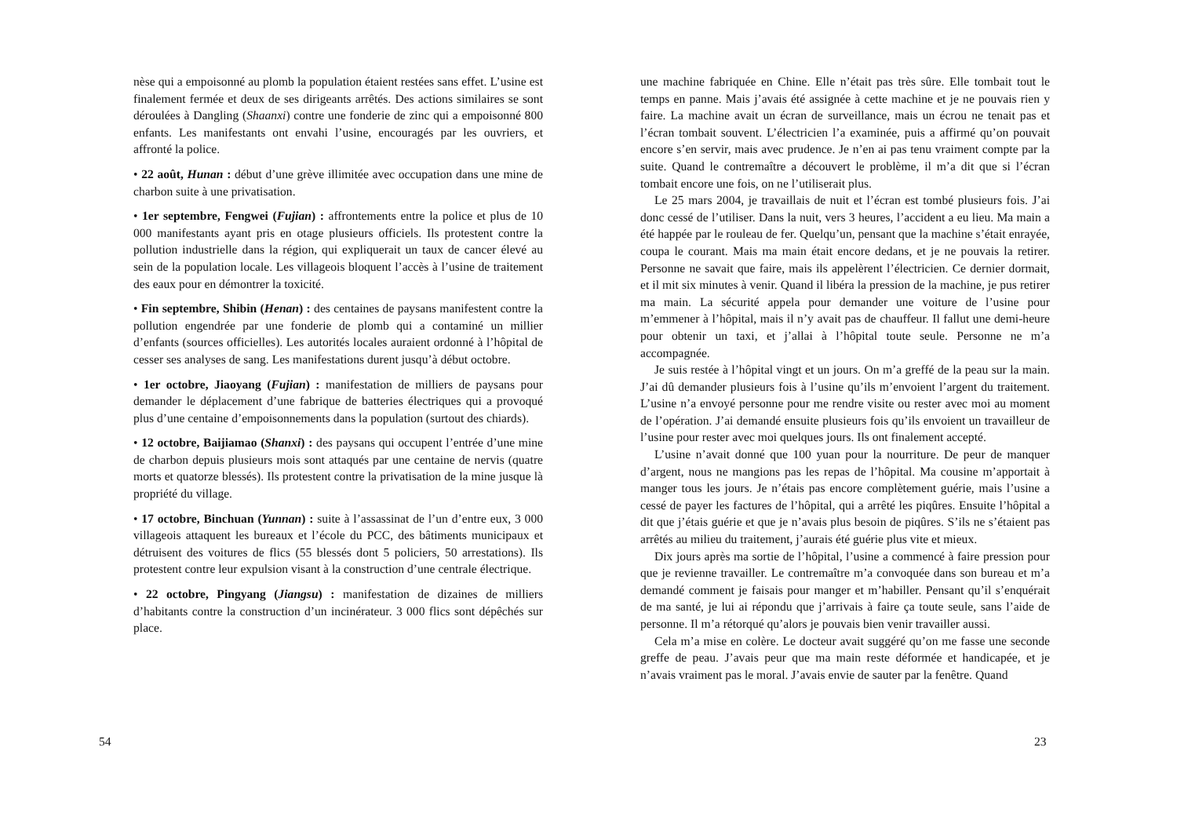nèse qui a empoisonné au plomb la population étaient restées sans effet. L’usine est finalement fermée et deux de ses dirigeants arrêtés. Des actions similaires se sont déroulées à Dangling (Shaanxi) contre une fonderie de zinc qui a empoisonné 800 enfants. Les manifestants ont envahi l’usine, encouragés par les ouvriers, et affronté la police.
• 22 août, Hunan : début d’une grève illimitée avec occupation dans une mine de charbon suite à une privatisation.
• 1er septembre, Fengwei (Fujian) : affrontements entre la police et plus de 10 000 manifestants ayant pris en otage plusieurs officiels. Ils protestent contre la pollution industrielle dans la région, qui expliquerait un taux de cancer élevé au sein de la population locale. Les villageois bloquent l’accès à l’usine de traitement des eaux pour en démontrer la toxicité.
• Fin septembre, Shibin (Henan) : des centaines de paysans manifestent contre la pollution engendrée par une fonderie de plomb qui a contaminé un millier d’enfants (sources officielles). Les autorités locales auraient ordonné à l’hôpital de cesser ses analyses de sang. Les manifestations durent jusqu’à début octobre.
• 1er octobre, Jiaoyang (Fujian) : manifestation de milliers de paysans pour demander le déplacement d’une fabrique de batteries électriques qui a provoqué plus d’une centaine d’empoisonnements dans la population (surtout des chiards).
• 12 octobre, Baijiamao (Shanxi) : des paysans qui occupent l’entrée d’une mine de charbon depuis plusieurs mois sont attaqués par une centaine de nervis (quatre morts et quatorze blessés). Ils protestent contre la privatisation de la mine jusque là propriété du village.
• 17 octobre, Binchuan (Yunnan) : suite à l’assassinat de l’un d’entre eux, 3 000 villageois attaquent les bureaux et l’école du PCC, des bâtiments municipaux et détruisent des voitures de flics (55 blessés dont 5 policiers, 50 arrestations). Ils protestent contre leur expulsion visant à la construction d’une centrale électrique.
• 22 octobre, Pingyang (Jiangsu) : manifestation de dizaines de milliers d’habitants contre la construction d’un incinérateur. 3 000 flics sont dépêchés sur place.
54
une machine fabriquée en Chine. Elle n’était pas très sûre. Elle tombait tout le temps en panne. Mais j’avais été assignée à cette machine et je ne pouvais rien y faire. La machine avait un écran de surveillance, mais un écrou ne tenait pas et l’écran tombait souvent. L’électricien l’a examinée, puis a affirmé qu’on pouvait encore s’en servir, mais avec prudence. Je n’en ai pas tenu vraiment compte par la suite. Quand le contremaître a découvert le problème, il m’a dit que si l’écran tombait encore une fois, on ne l’utiliserait plus.
Le 25 mars 2004, je travaillais de nuit et l’écran est tombé plusieurs fois. J’ai donc cessé de l’utiliser. Dans la nuit, vers 3 heures, l’accident a eu lieu. Ma main a été happée par le rouleau de fer. Quelqu’un, pensant que la machine s’était enrayée, coupa le courant. Mais ma main était encore dedans, et je ne pouvais la retirer. Personne ne savait que faire, mais ils appelèrent l’électricien. Ce dernier dormait, et il mit six minutes à venir. Quand il libéra la pression de la machine, je pus retirer ma main. La sécurité appela pour demander une voiture de l’usine pour m’emmener à l’hôpital, mais il n’y avait pas de chauffeur. Il fallut une demi-heure pour obtenir un taxi, et j’allai à l’hôpital toute seule. Personne ne m’a accompagnée.
Je suis restée à l’hôpital vingt et un jours. On m’a greffé de la peau sur la main. J’ai dû demander plusieurs fois à l’usine qu’ils m’envoient l’argent du traitement. L’usine n’a envoyé personne pour me rendre visite ou rester avec moi au moment de l’opération. J’ai demandé ensuite plusieurs fois qu’ils envoient un travailleur de l’usine pour rester avec moi quelques jours. Ils ont finalement accepté.
L’usine n’avait donné que 100 yuan pour la nourriture. De peur de manquer d’argent, nous ne mangions pas les repas de l’hôpital. Ma cousine m’apportait à manger tous les jours. Je n’étais pas encore complètement guérie, mais l’usine a cessé de payer les factures de l’hôpital, qui a arrêté les piqûres. Ensuite l’hôpital a dit que j’étais guérie et que je n’avais plus besoin de piqûres. S’ils ne s’étaient pas arrêtés au milieu du traitement, j’aurais été guérie plus vite et mieux.
Dix jours après ma sortie de l’hôpital, l’usine a commencé à faire pression pour que je revienne travailler. Le contremaître m’a convoquée dans son bureau et m’a demandé comment je faisais pour manger et m’habiller. Pensant qu’il s’enquérait de ma santé, je lui ai répondu que j’arrivais à faire ça toute seule, sans l’aide de personne. Il m’a rétorqué qu’alors je pouvais bien venir travailler aussi.
Cela m’a mise en colère. Le docteur avait suggéré qu’on me fasse une seconde greffe de peau. J’avais peur que ma main reste déformée et handicapée, et je n’avais vraiment pas le moral. J’avais envie de sauter par la fenêtre. Quand
23